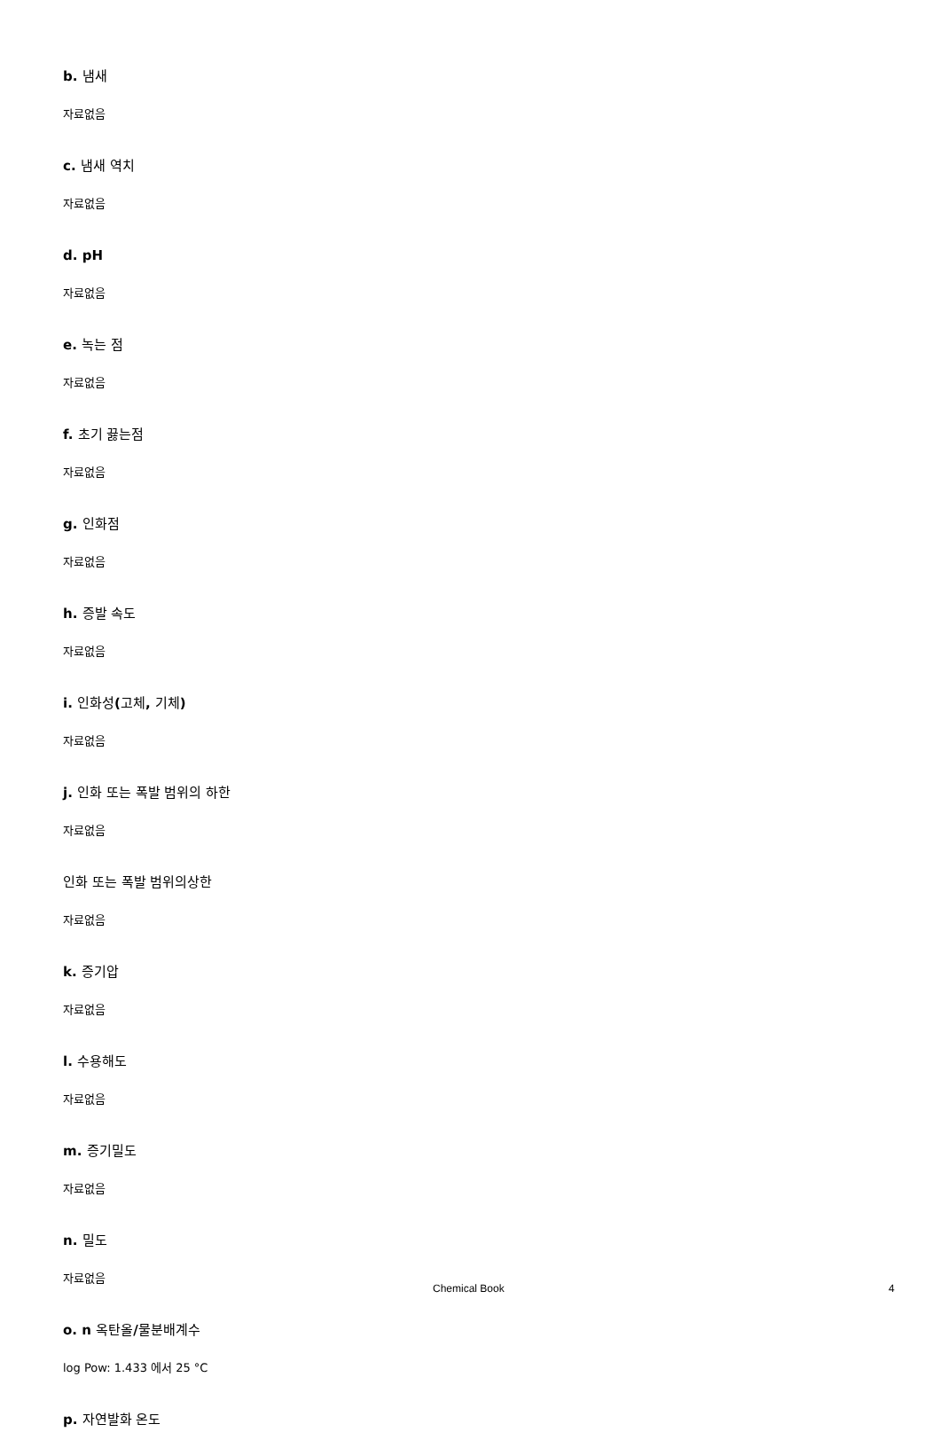b. 냄새
자료없음
c. 냄새 역치
자료없음
d. pH
자료없음
e. 녹는 점
자료없음
f. 초기 끓는점
자료없음
g. 인화점
자료없음
h. 증발 속도
자료없음
i. 인화성(고체, 기체)
자료없음
j. 인화 또는 폭발 범위의 하한
자료없음
인화 또는 폭발 범위의상한
자료없음
k. 증기압
자료없음
l. 수용해도
자료없음
m. 증기밀도
자료없음
n. 밀도
자료없음
o. n 옥탄올/물분배계수
log Pow: 1.433 에서 25 °C
p. 자연발화 온도
Chemical Book 4